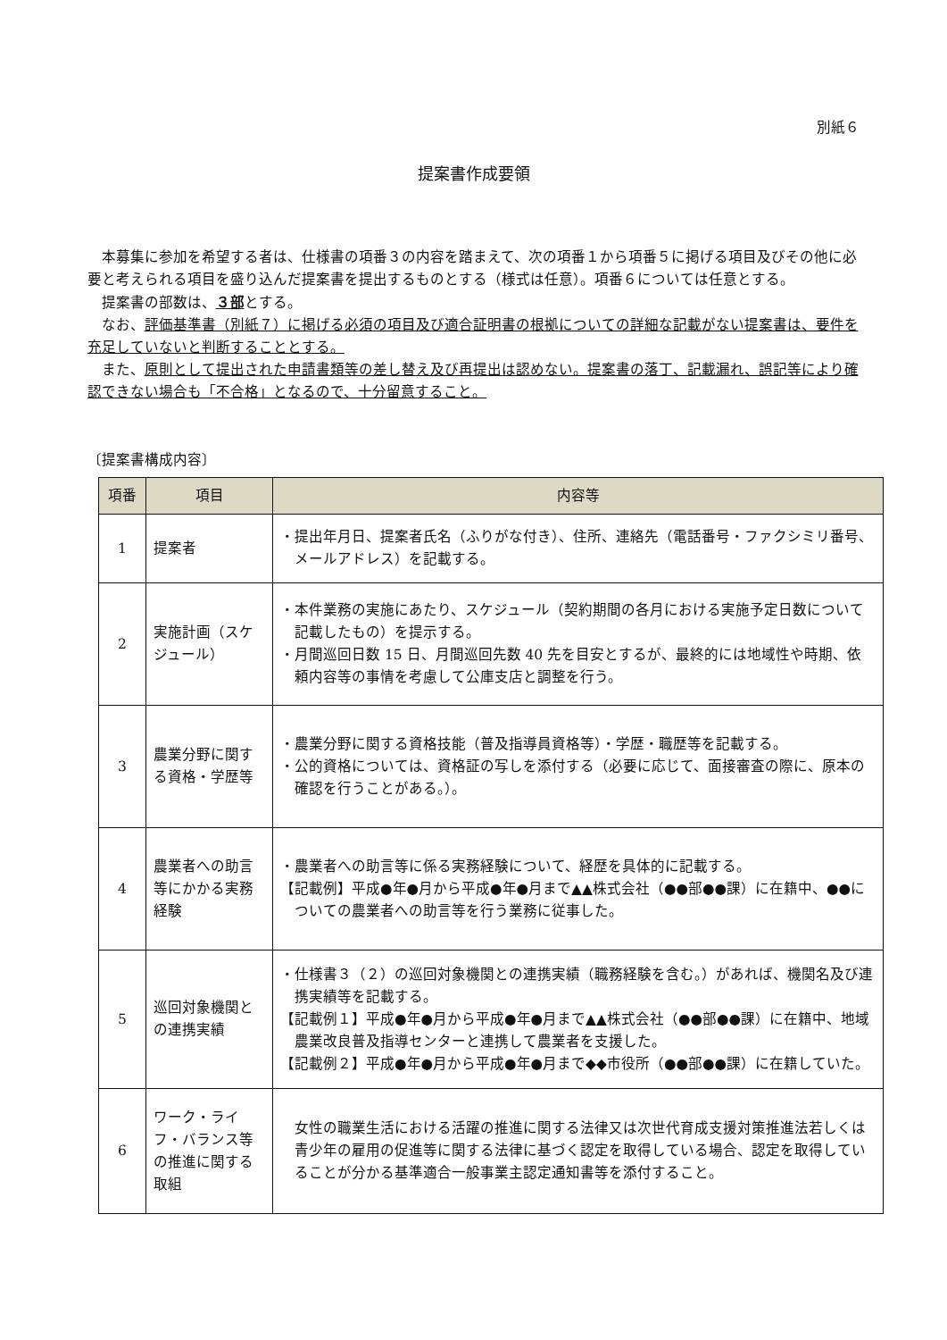別紙６
提案書作成要領
本募集に参加を希望する者は、仕様書の項番３の内容を踏まえて、次の項番１から項番５に掲げる項目及びその他に必要と考えられる項目を盛り込んだ提案書を提出するものとする（様式は任意）。項番６については任意とする。
提案書の部数は、３部とする。
なお、評価基準書（別紙７）に掲げる必須の項目及び適合証明書の根拠についての詳細な記載がない提案書は、要件を充足していないと判断することとする。
また、原則として提出された申請書類等の差し替え及び再提出は認めない。提案書の落丁、記載漏れ、誤記等により確認できない場合も「不合格」となるので、十分留意すること。
〔提案書構成内容〕
| 項番 | 項目 | 内容等 |
| --- | --- | --- |
| 1 | 提案者 | ・提出年月日、提案者氏名（ふりがな付き）、住所、連絡先（電話番号・ファクシミリ番号、メールアドレス）を記載する。 |
| 2 | 実施計画（スケジュール） | ・本件業務の実施にあたり、スケジュール（契約期間の各月における実施予定日数について記載したもの）を提示する。 ・月間巡回日数 15 日、月間巡回先数 40 先を目安とするが、最終的には地域性や時期、依頼内容等の事情を考慮して公庫支店と調整を行う。 |
| 3 | 農業分野に関する資格・学歴等 | ・農業分野に関する資格技能（普及指導員資格等）・学歴・職歴等を記載する。 ・公的資格については、資格証の写しを添付する（必要に応じて、面接審査の際に、原本の確認を行うことがある。）。 |
| 4 | 農業者への助言等にかかる実務経験 | ・農業者への助言等に係る実務経験について、経歴を具体的に記載する。 【記載例】平成●年●月から平成●年●月まで▲▲株式会社（●●部●●課）に在籍中、●●についての農業者への助言等を行う業務に従事した。 |
| 5 | 巡回対象機関との連携実績 | ・仕様書３（２）の巡回対象機関との連携実績（職務経験を含む。）があれば、機関名及び連携実績等を記載する。 【記載例１】平成●年●月から平成●年●月まで▲▲株式会社（●●部●●課）に在籍中、地域農業改良普及指導センターと連携して農業者を支援した。 【記載例２】平成●年●月から平成●年●月まで◆◆市役所（●●部●●課）に在籍していた。 |
| 6 | ワーク・ライフ・バランス等の推進に関する取組 | 女性の職業生活における活躍の推進に関する法律又は次世代育成支援対策推進法若しくは青少年の雇用の促進等に関する法律に基づく認定を取得している場合、認定を取得していることが分かる基準適合一般事業主認定通知書等を添付すること。 |